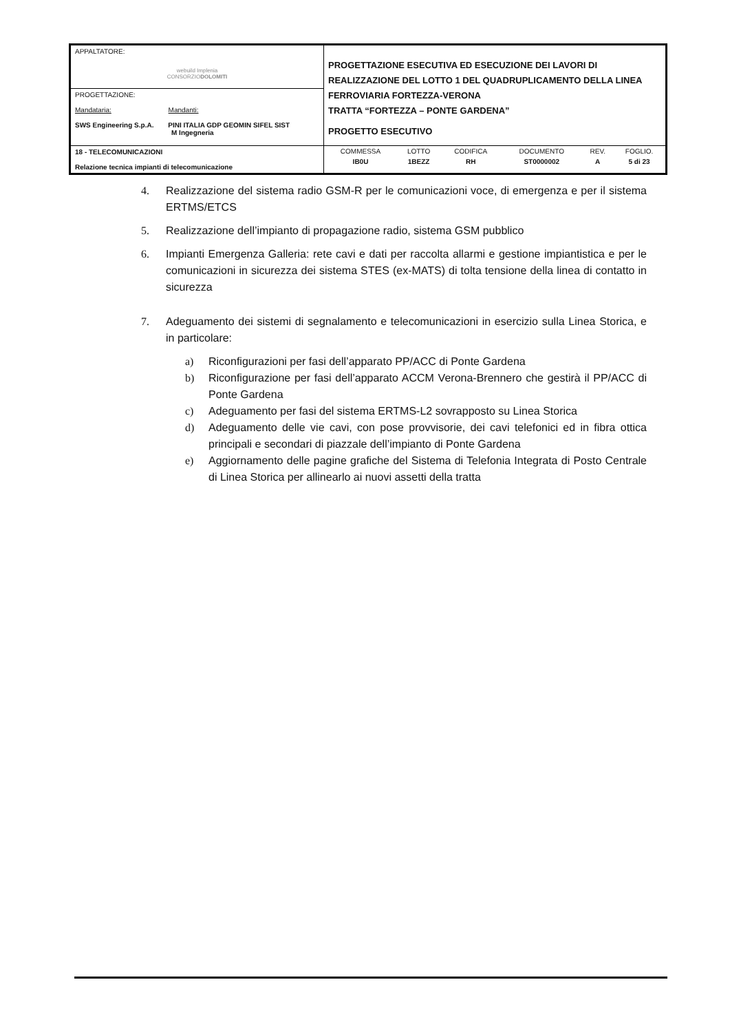| APPALTATORE: webuild Implenia CONSORZIO DOLOMITI | PROGETTAZIONE ESECUTIVA ED ESECUZIONE DEI LAVORI DI REALIZZAZIONE DEL LOTTO 1 DEL QUADRUPLICAMENTO DELLA LINEA FERROVIARIA FORTEZZA-VERONA TRATTA “FORTEZZA – PONTE GARDENA” PROGETTO ESECUTIVO |
| PROGETTAZIONE: Mandataria: Mandanti: SWS Engineering S.p.A. PINI ITALIA GDP GEOMIN SIFEL SIST M Ingegneria | |
| 18 - TELECOMUNICAZIONI Relazione tecnica impianti di telecomunicazione | / COMMESSA / LOTTO / CODIFICA / DOCUMENTO / REV. / FOGLIO. / / IB0U / 1BEZZ / RH / ST0000002 / A / 5 di 23 / |
4. Realizzazione del sistema radio GSM-R per le comunicazioni voce, di emergenza e per il sistema ERTMS/ETCS
5. Realizzazione dell’impianto di propagazione radio, sistema GSM pubblico
6. Impianti Emergenza Galleria: rete cavi e dati per raccolta allarmi e gestione impiantistica e per le comunicazioni in sicurezza dei sistema STES (ex-MATS) di tolta tensione della linea di contatto in sicurezza
7. Adeguamento dei sistemi di segnalamento e telecomunicazioni in esercizio sulla Linea Storica, e in particolare:
a) Riconfigurazioni per fasi dell’apparato PP/ACC di Ponte Gardena
b) Riconfigurazione per fasi dell’apparato ACCM Verona-Brennero che gestirà il PP/ACC di Ponte Gardena
c) Adeguamento per fasi del sistema ERTMS-L2 sovrapposto su Linea Storica
d) Adeguamento delle vie cavi, con pose provvisorie, dei cavi telefonici ed in fibra ottica principali e secondari di piazzale dell’impianto di Ponte Gardena
e) Aggiornamento delle pagine grafiche del Sistema di Telefonia Integrata di Posto Centrale di Linea Storica per allinearlo ai nuovi assetti della tratta